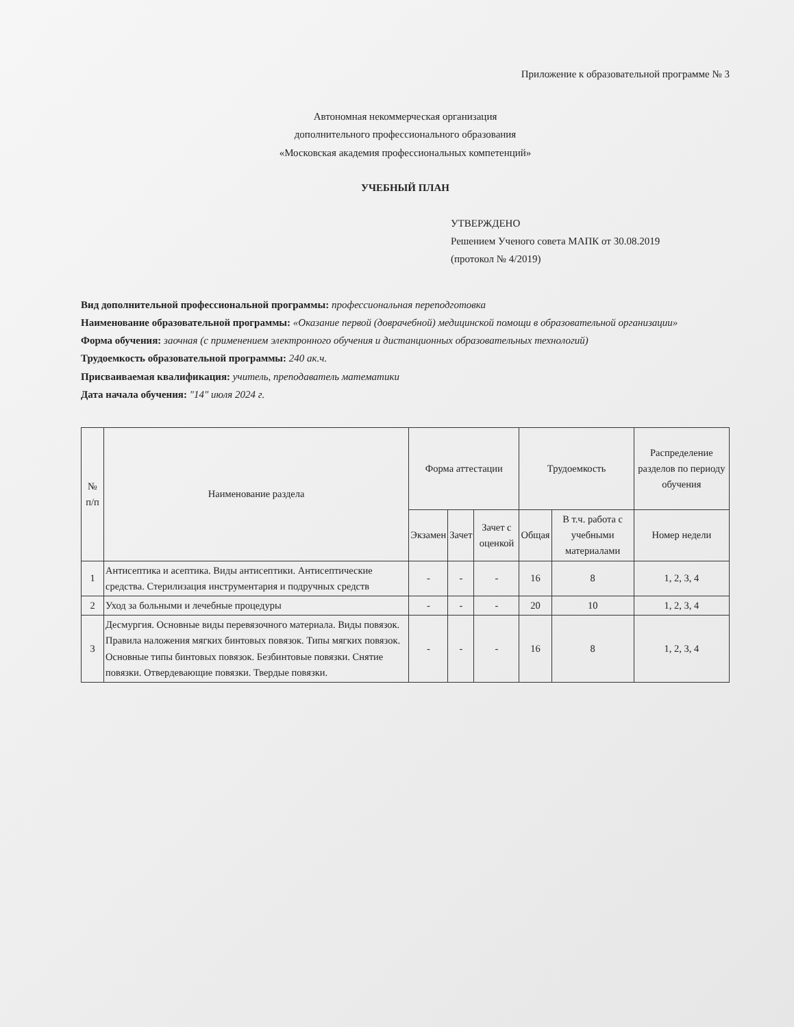Приложение к образовательной программе № 3
Автономная некоммерческая организация
дополнительного профессионального образования
«Московская академия профессиональных компетенций»
УЧЕБНЫЙ ПЛАН
УТВЕРЖДЕНО
Решением Ученого совета МАПК от 30.08.2019
(протокол № 4/2019)
Вид дополнительной профессиональной программы: профессиональная переподготовка
Наименование образовательной программы: «Оказание первой (доврачебной) медицинской помощи в образовательной организации»
Форма обучения: заочная (с применением электронного обучения и дистанционных образовательных технологий)
Трудоемкость образовательной программы: 240 ак.ч.
Присваиваемая квалификация: учитель, преподаватель математики
Дата начала обучения: "14" июля 2024 г.
| № п/п | Наименование раздела | Форма аттестации | | | Трудоемкость | | Распределение разделов по периоду обучения |
| --- | --- | --- | --- | --- | --- | --- | --- |
| | | Экзамен | Зачет | Зачет с оценкой | Общая | В т.ч. работа с учебными материалами | Номер недели |
| 1 | Антисептика и асептика. Виды антисептики. Антисептические средства. Стерилизация инструментария и подручных средств | - | - | - | 16 | 8 | 1, 2, 3, 4 |
| 2 | Уход за больными и лечебные процедуры | - | - | - | 20 | 10 | 1, 2, 3, 4 |
| 3 | Десмургия. Основные виды перевязочного материала. Виды повязок. Правила наложения мягких бинтовых повязок. Типы мягких повязок. Основные типы бинтовых повязок. Безбинтовые повязки. Снятие повязки. Отвердевающие повязки. Твердые повязки. | - | - | - | 16 | 8 | 1, 2, 3, 4 |